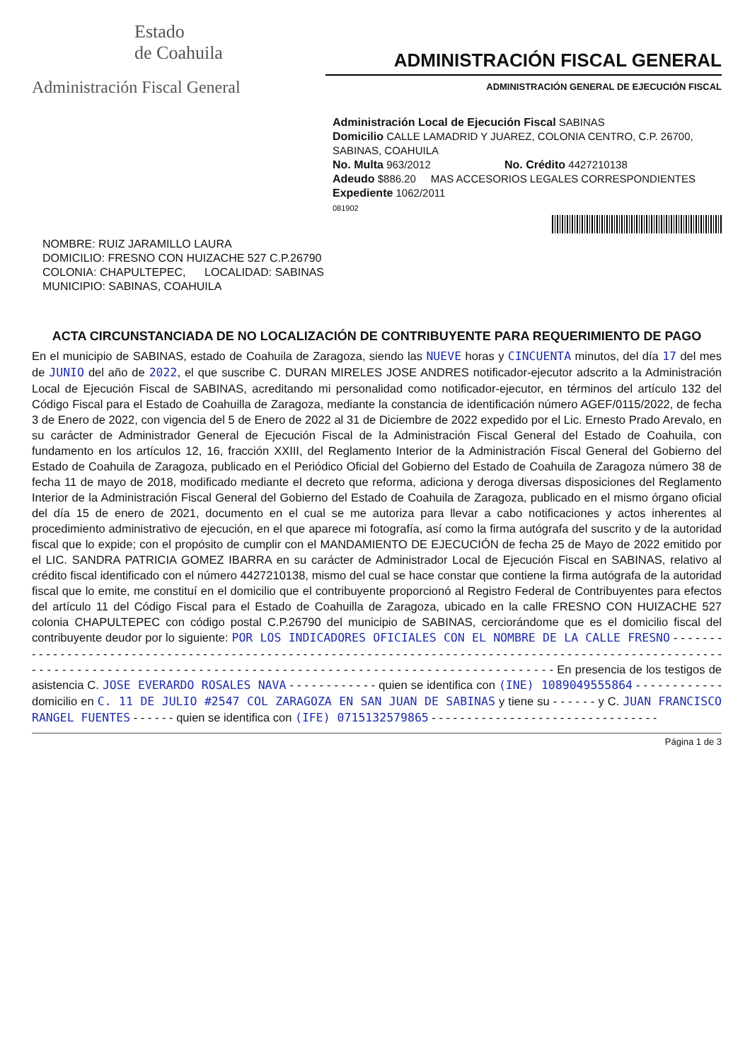Estado
de Coahuila
Administración Fiscal General
ADMINISTRACIÓN FISCAL GENERAL
ADMINISTRACIÓN GENERAL DE EJECUCIÓN FISCAL
Administración Local de Ejecución Fiscal SABINAS
Domicilio CALLE LAMADRID Y JUAREZ, COLONIA CENTRO, C.P. 26700, SABINAS, COAHUILA
No. Multa 963/2012 No. Crédito 4427210138
Adeudo $886.20 MAS ACCESORIOS LEGALES CORRESPONDIENTES
Expediente 1062/2011
081902
NOMBRE: RUIZ JARAMILLO LAURA
DOMICILIO: FRESNO CON HUIZACHE 527 C.P.26790
COLONIA: CHAPULTEPEC, LOCALIDAD: SABINAS
MUNICIPIO: SABINAS, COAHUILA
ACTA CIRCUNSTANCIADA DE NO LOCALIZACIÓN DE CONTRIBUYENTE PARA REQUERIMIENTO DE PAGO
En el municipio de SABINAS, estado de Coahuila de Zaragoza, siendo las NUEVE horas y CINCUENTA minutos, del día 17 del mes de JUNIO del año de 2022, el que suscribe C. DURAN MIRELES JOSE ANDRES notificador-ejecutor adscrito a la Administración Local de Ejecución Fiscal de SABINAS, acreditando mi personalidad como notificador-ejecutor, en términos del artículo 132 del Código Fiscal para el Estado de Coahuilla de Zaragoza, mediante la constancia de identificación número AGEF/0115/2022, de fecha 3 de Enero de 2022, con vigencia del 5 de Enero de 2022 al 31 de Diciembre de 2022 expedido por el Lic. Ernesto Prado Arevalo, en su carácter de Administrador General de Ejecución Fiscal de la Administración Fiscal General del Estado de Coahuila, con fundamento en los artículos 12, 16, fracción XXIII, del Reglamento Interior de la Administración Fiscal General del Gobierno del Estado de Coahuila de Zaragoza, publicado en el Periódico Oficial del Gobierno del Estado de Coahuila de Zaragoza número 38 de fecha 11 de mayo de 2018, modificado mediante el decreto que reforma, adiciona y deroga diversas disposiciones del Reglamento Interior de la Administración Fiscal General del Gobierno del Estado de Coahuila de Zaragoza, publicado en el mismo órgano oficial del día 15 de enero de 2021, documento en el cual se me autoriza para llevar a cabo notificaciones y actos inherentes al procedimiento administrativo de ejecución, en el que aparece mi fotografía, así como la firma autógrafa del suscrito y de la autoridad fiscal que lo expide; con el propósito de cumplir con el MANDAMIENTO DE EJECUCIÓN de fecha 25 de Mayo de 2022 emitido por el LIC. SANDRA PATRICIA GOMEZ IBARRA en su carácter de Administrador Local de Ejecución Fiscal en SABINAS, relativo al crédito fiscal identificado con el número 4427210138, mismo del cual se hace constar que contiene la firma autógrafa de la autoridad fiscal que lo emite, me constituí en el domicilio que el contribuyente proporcionó al Registro Federal de Contribuyentes para efectos del artículo 11 del Código Fiscal para el Estado de Coahuilla de Zaragoza, ubicado en la calle FRESNO CON HUIZACHE 527 colonia CHAPULTEPEC con código postal C.P.26790 del municipio de SABINAS, cerciorándome que es el domicilio fiscal del contribuyente deudor por lo siguiente: POR LOS INDICADORES OFICIALES CON EL NOMBRE DE LA CALLE FRESNO - - - - - - - - - - - - - - - - - - - - - - - - - - - - - - - - - - - - - - - - - - - - - - - - - - - - - - - - - - - - - - - - - - - - - - - - - - - - - - - - - - - - - - - - - - - - - - - - - - - - - - - - - - - - - - - - - - - - - - - - - - - - - - - - - - - - - - - - - - - - - - - - - - - - - - - - - - - - - - - - - - - - - - - - - - - - - En presencia de los testigos de asistencia C. JOSE EVERARDO ROSALES NAVA - - - - - - - - - - - - quien se identifica con (INE) 1089049555864 - - - - - - - - - - - - domicilio en C. 11 DE JULIO #2547 COL ZARAGOZA EN SAN JUAN DE SABINAS y tiene su - - - - - - y C. JUAN FRANCISCO RANGEL FUENTES - - - - - - quien se identifica con (IFE) 0715132579865 - - - - - - - - - - - - - - - - - - - - - - - - - - - - - - - -
Página 1 de 3